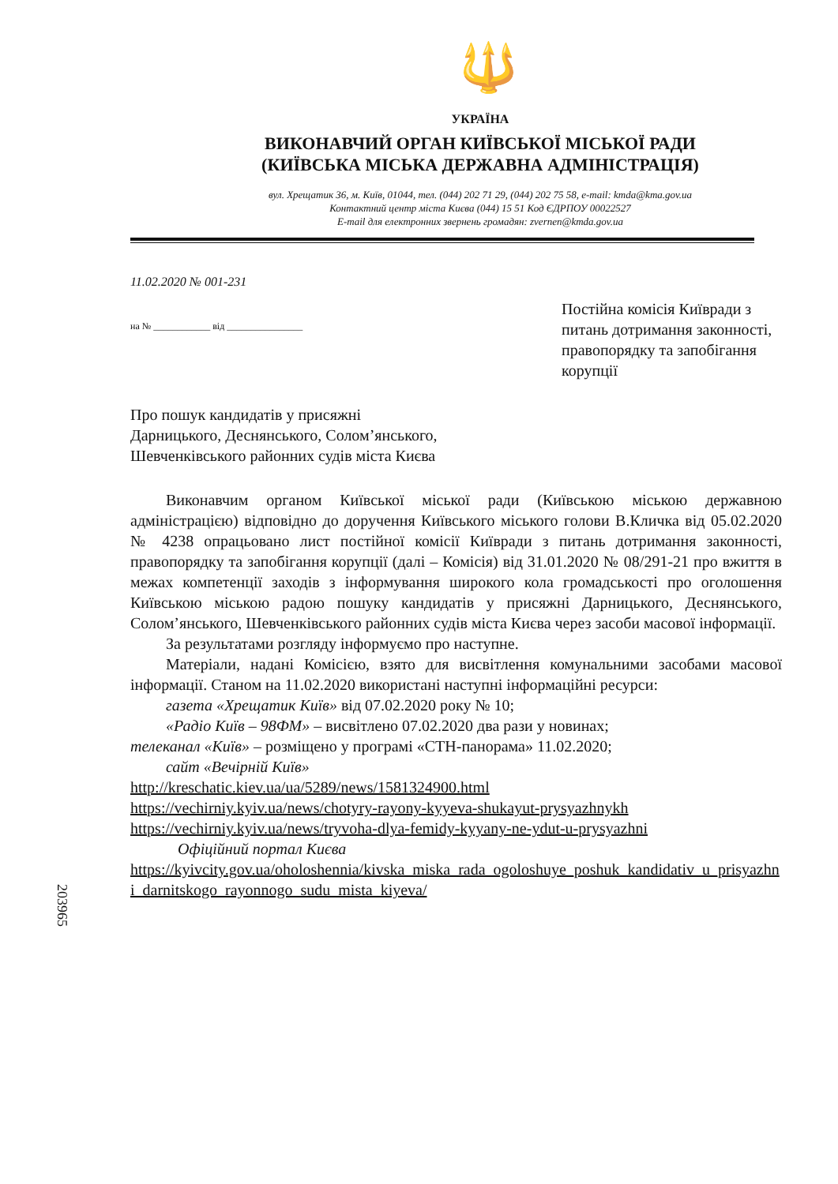🔱
УКРАЇНА
ВИКОНАВЧИЙ ОРГАН КИЇВСЬКОЇ МІСЬКОЇ РАДИ
(КИЇВСЬКА МІСЬКА ДЕРЖАВНА АДМІНІСТРАЦІЯ)
вул. Хрещатик 36, м. Київ, 01044, тел. (044) 202 71 29, (044) 202 75 58, e-mail: kmda@kma.gov.ua
Контактний центр міста Києва (044) 15 51 Код ЄДРПОУ 00022527
E-mail для електронних звернень громадян: zvernen@kmda.gov.ua
11.02.2020 № 001-231
на № ____________ від ________________
Постійна комісія Київради з питань дотримання законності, правопорядку та запобігання корупції
Про пошук кандидатів у присяжні
Дарницького, Деснянського, Солом’янського,
Шевченківського районних судів міста Києва
Виконавчим органом Київської міської ради (Київською міською державною адміністрацією) відповідно до доручення Київського міського голови В.Кличка від 05.02.2020 № 4238 опрацьовано лист постійної комісії Київради з питань дотримання законності, правопорядку та запобігання корупції (далі – Комісія) від 31.01.2020 № 08/291-21 про вжиття в межах компетенції заходів з інформування широкого кола громадськості про оголошення Київською міською радою пошуку кандидатів у присяжні Дарницького, Деснянського, Солом’янського, Шевченківського районних судів міста Києва через засоби масової інформації.
За результатами розгляду інформуємо про наступне.
Матеріали, надані Комісією, взято для висвітлення комунальними засобами масової інформації. Станом на 11.02.2020 використані наступні інформаційні ресурси:
газета «Хрещатик Київ» від 07.02.2020 року № 10;
«Радіо Київ – 98ФМ» – висвітлено 07.02.2020 два рази у новинах;
телеканал «Київ» – розміщено у програмі «СТН-панорама» 11.02.2020;
сайт «Вечірній Київ»
http://kreschatic.kiev.ua/ua/5289/news/1581324900.html
https://vechirniy.kyiv.ua/news/chotyry-rayony-kyyeva-shukayut-prysyazhnykh
https://vechirniy.kyiv.ua/news/tryvoha-dlya-femidy-kyyany-ne-ydut-u-prysyazhni
Офіційний портал Києва
https://kyivcity.gov.ua/oholoshennia/kivska_miska_rada_ogoloshuye_poshuk_kandidativ_u_prisyazhni_darnitskogo_rayonnogo_sudu_mista_kiyeva/
203965